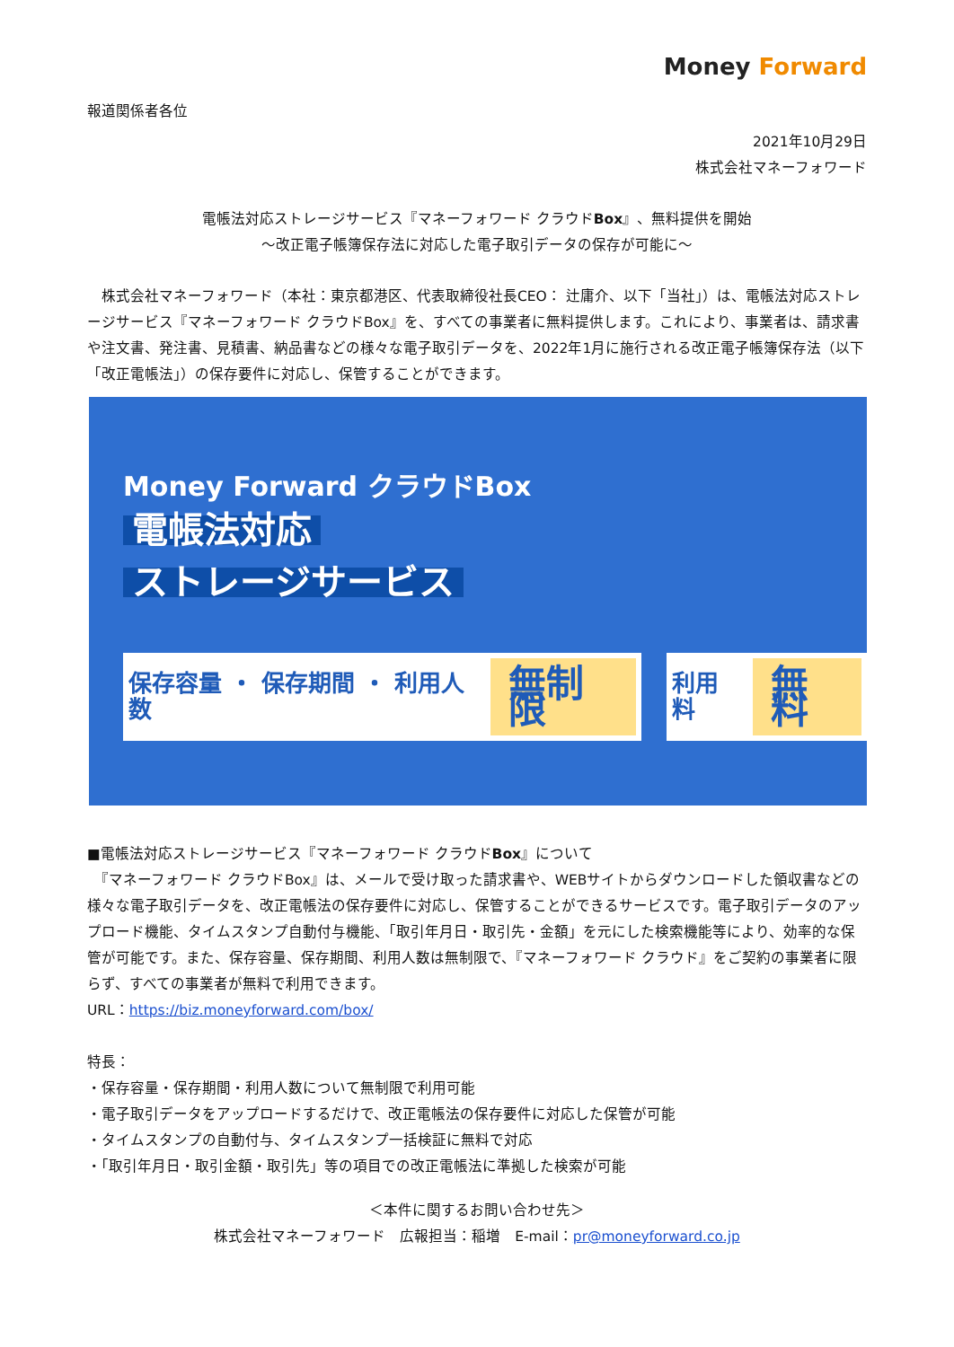Money Forward
報道関係者各位
2021年10月29日
株式会社マネーフォワード
電帳法対応ストレージサービス『マネーフォワード クラウドBox』、無料提供を開始
〜改正電子帳簿保存法に対応した電子取引データの保存が可能に〜
　株式会社マネーフォワード（本社：東京都港区、代表取締役社長CEO： 辻庸介、以下「当社」）は、電帳法対応ストレージサービス『マネーフォワード クラウドBox』を、すべての事業者に無料提供します。これにより、事業者は、請求書や注文書、発注書、見積書、納品書などの様々な電子取引データを、2022年1月に施行される改正電子帳簿保存法（以下「改正電帳法」）の保存要件に対応し、保管することができます。
Money Forward クラウドBox
電帳法対応
ストレージサービス
保存容量 ・ 保存期間 ・ 利用人数 無制限
利用料 無料
■電帳法対応ストレージサービス『マネーフォワード クラウドBox』について
　『マネーフォワード クラウドBox』は、メールで受け取った請求書や、WEBサイトからダウンロードした領収書などの様々な電子取引データを、改正電帳法の保存要件に対応し、保管することができるサービスです。電子取引データのアップロード機能、タイムスタンプ自動付与機能、「取引年月日・取引先・金額」を元にした検索機能等により、効率的な保管が可能です。また、保存容量、保存期間、利用人数は無制限で、『マネーフォワード クラウド』をご契約の事業者に限らず、すべての事業者が無料で利用できます。
URL：https://biz.moneyforward.com/box/
特長：
・保存容量・保存期間・利用人数について無制限で利用可能
・電子取引データをアップロードするだけで、改正電帳法の保存要件に対応した保管が可能
・タイムスタンプの自動付与、タイムスタンプ一括検証に無料で対応
・「取引年月日・取引金額・取引先」等の項目での改正電帳法に準拠した検索が可能
＜本件に関するお問い合わせ先＞
株式会社マネーフォワード　広報担当：稲増　E-mail：pr@moneyforward.co.jp